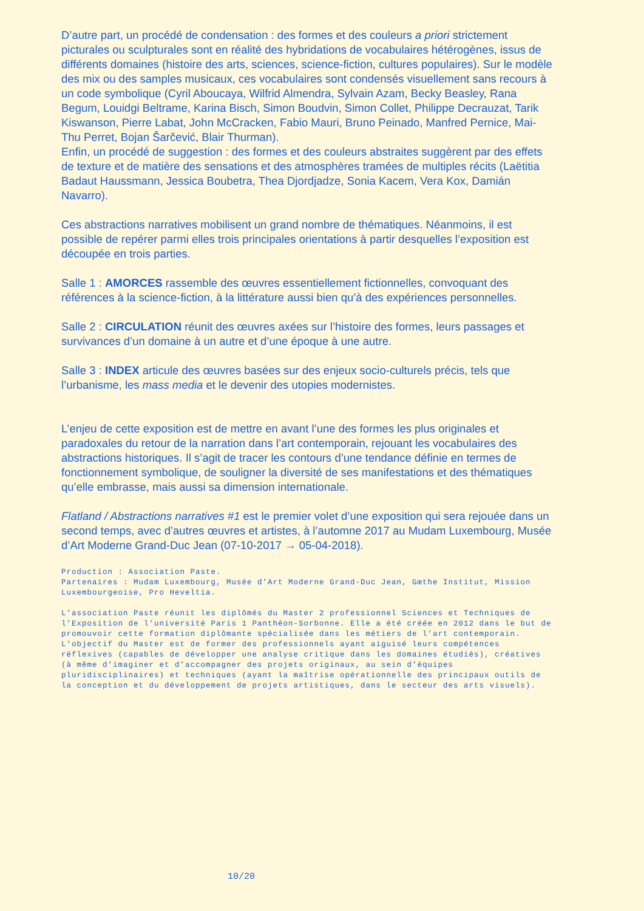D’autre part, un procédé de condensation : des formes et des couleurs a priori strictement picturales ou sculpturales sont en réalité des hybridations de vocabulaires hétérogènes, issus de différents domaines (histoire des arts, sciences, science-fiction, cultures populaires). Sur le modèle des mix ou des samples musicaux, ces vocabulaires sont condensés visuellement sans recours à un code symbolique (Cyril Aboucaya, Wilfrid Almendra, Sylvain Azam, Becky Beasley, Rana Begum, Louidgi Beltrame, Karina Bisch, Simon Boudvin, Simon Collet, Philippe Decrauzat, Tarik Kiswanson, Pierre Labat, John McCracken, Fabio Mauri, Bruno Peinado, Manfred Pernice, Mai-Thu Perret, Bojan Šarčević, Blair Thurman).
Enfin, un procédé de suggestion : des formes et des couleurs abstraites suggèrent par des effets de texture et de matière des sensations et des atmosphères tramées de multiples récits (Laëtitia Badaut Haussmann, Jessica Boubetra, Thea Djordjadze, Sonia Kacem, Vera Kox, Damián Navarro).
Ces abstractions narratives mobilisent un grand nombre de thématiques. Néanmoins, il est possible de repérer parmi elles trois principales orientations à partir desquelles l’exposition est découpée en trois parties.
Salle 1 : AMORCES rassemble des œuvres essentiellement fictionnelles, convoquant des références à la science-fiction, à la littérature aussi bien qu’à des expériences personnelles.
Salle 2 : CIRCULATION réunit des œuvres axées sur l’histoire des formes, leurs passages et survivances d’un domaine à un autre et d’une époque à une autre.
Salle 3 : INDEX articule des œuvres basées sur des enjeux socio-culturels précis, tels que l’urbanisme, les mass media et le devenir des utopies modernistes.
L’enjeu de cette exposition est de mettre en avant l’une des formes les plus originales et paradoxales du retour de la narration dans l’art contemporain, rejouant les vocabulaires des abstractions historiques. Il s’agit de tracer les contours d’une tendance définie en termes de fonctionnement symbolique, de souligner la diversité de ses manifestations et des thématiques qu’elle embrasse, mais aussi sa dimension internationale.
Flatland / Abstractions narratives #1 est le premier volet d’une exposition qui sera rejouée dans un second temps, avec d’autres œuvres et artistes, à l’automne 2017 au Mudam Luxembourg, Musée d’Art Moderne Grand-Duc Jean (07-10-2017 → 05-04-2018).
Production : Association Paste.
Partenaires : Mudam Luxembourg, Musée d’Art Moderne Grand-Duc Jean, Gœthe Institut, Mission Luxembourgeoise, Pro Heveltia.
L’association Paste réunit les diplômés du Master 2 professionnel Sciences et Techniques de l’Exposition de l’université Paris 1 Panthéon-Sorbonne. Elle a été créée en 2012 dans le but de promouvoir cette formation diplômante spécialisée dans les métiers de l’art contemporain. L’objectif du Master est de former des professionnels ayant aiguisé leurs compétences réflexives (capables de développer une analyse critique dans les domaines étudiés), créatives (à même d’imaginer et d’accompagner des projets originaux, au sein d’équipes pluridisciplinaires) et techniques (ayant la maîtrise opérationnelle des principaux outils de la conception et du développement de projets artistiques, dans le secteur des arts visuels).
10/20